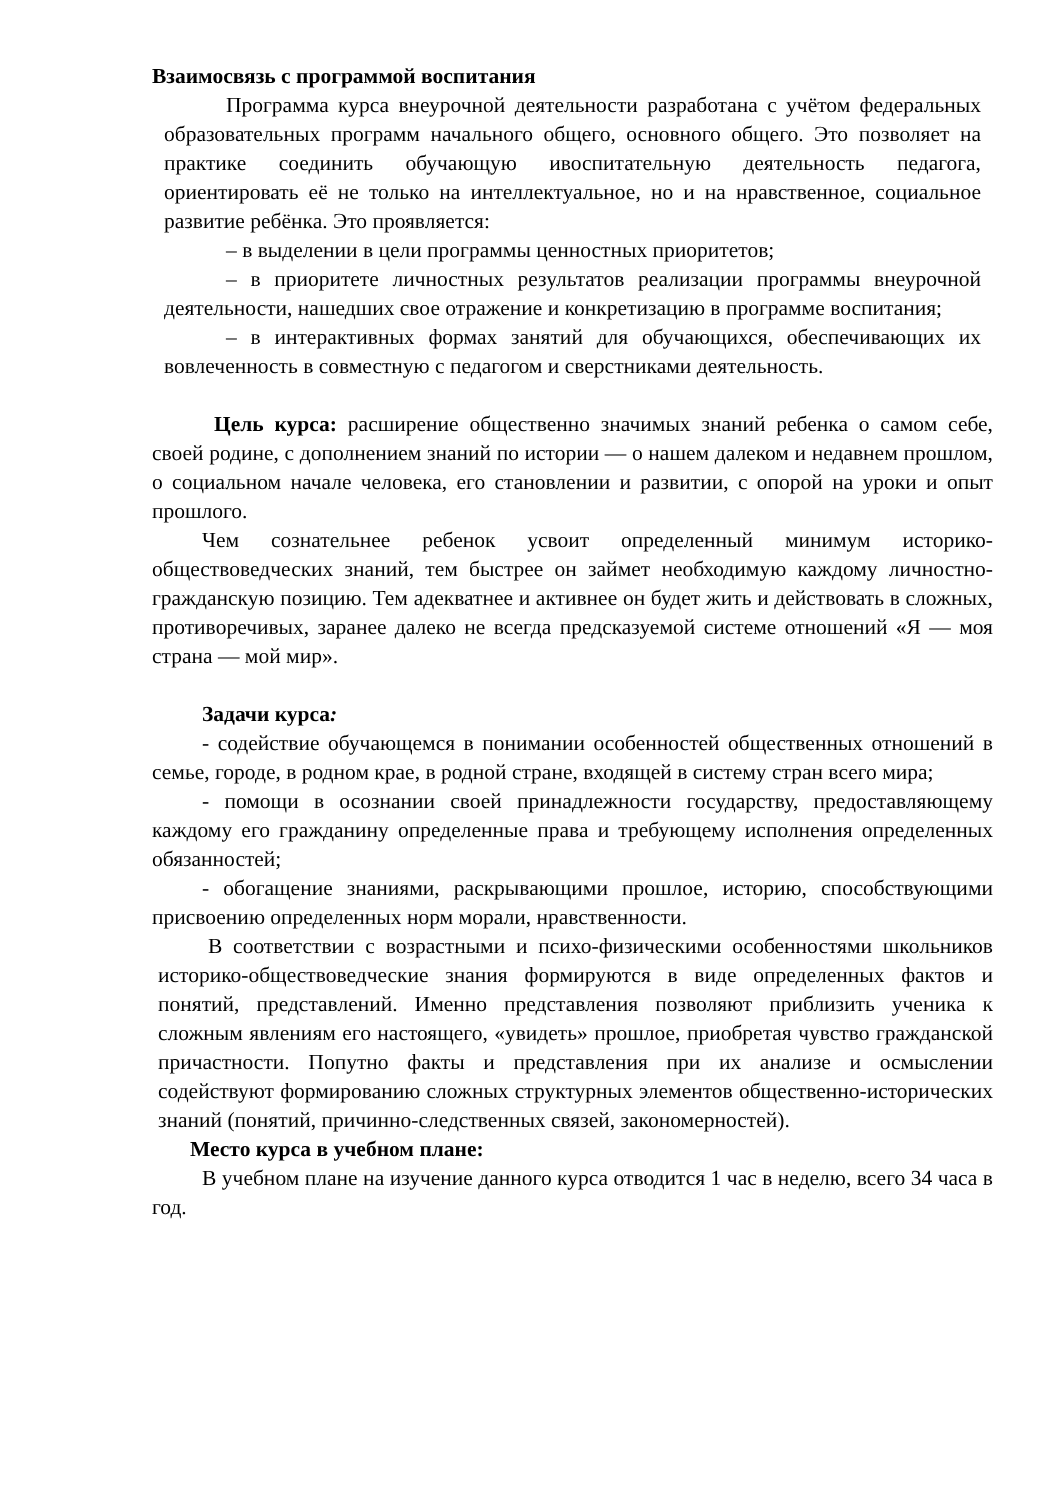Взаимосвязь с программой воспитания
Программа курса внеурочной деятельности разработана с учётом федеральных образовательных программ начального общего, основного общего. Это позволяет на практике соединить обучающую ивоспитательную деятельность педагога, ориентировать её не только на интеллектуальное, но и на нравственное, социальное развитие ребёнка. Это проявляется:
– в выделении в цели программы ценностных приоритетов;
– в приоритете личностных результатов реализации программы внеурочной деятельности, нашедших свое отражение и конкретизацию в программе воспитания;
– в интерактивных формах занятий для обучающихся, обеспечивающих их вовлеченность в совместную с педагогом и сверстниками деятельность.
Цель курса: расширение общественно значимых знаний ребенка о самом себе, своей родине, с дополнением знаний по истории — о нашем далеком и недавнем прошлом, о социальном начале человека, его становлении и развитии, с опорой на уроки и опыт прошлого.
Чем сознательнее ребенок усвоит определенный минимум историко-обществоведческих знаний, тем быстрее он займет необходимую каждому личностно-гражданскую позицию. Тем адекватнее и активнее он будет жить и действовать в сложных, противоречивых, заранее далеко не всегда предсказуемой системе отношений «Я — моя страна — мой мир».
Задачи курса:
- содействие обучающемся в понимании особенностей общественных отношений в семье, городе, в родном крае, в родной стране, входящей в систему стран всего мира;
- помощи в осознании своей принадлежности государству, предоставляющему каждому его гражданину определенные права и требующему исполнения определенных обязанностей;
- обогащение знаниями, раскрывающими прошлое, историю, способствующими присвоению определенных норм морали, нравственности.
В соответствии с возрастными и психо-физическими особенностями школьников историко-обществоведческие знания формируются в виде определенных фактов и понятий, представлений. Именно представления позволяют приблизить ученика к сложным явлениям его настоящего, «увидеть» прошлое, приобретая чувство гражданской причастности. Попутно факты и представления при их анализе и осмыслении содействуют формированию сложных структурных элементов общественно-исторических знаний (понятий, причинно-следственных связей, закономерностей).
Место курса в учебном плане:
В учебном плане на изучение данного курса отводится 1 час в неделю, всего 34 часа в год.